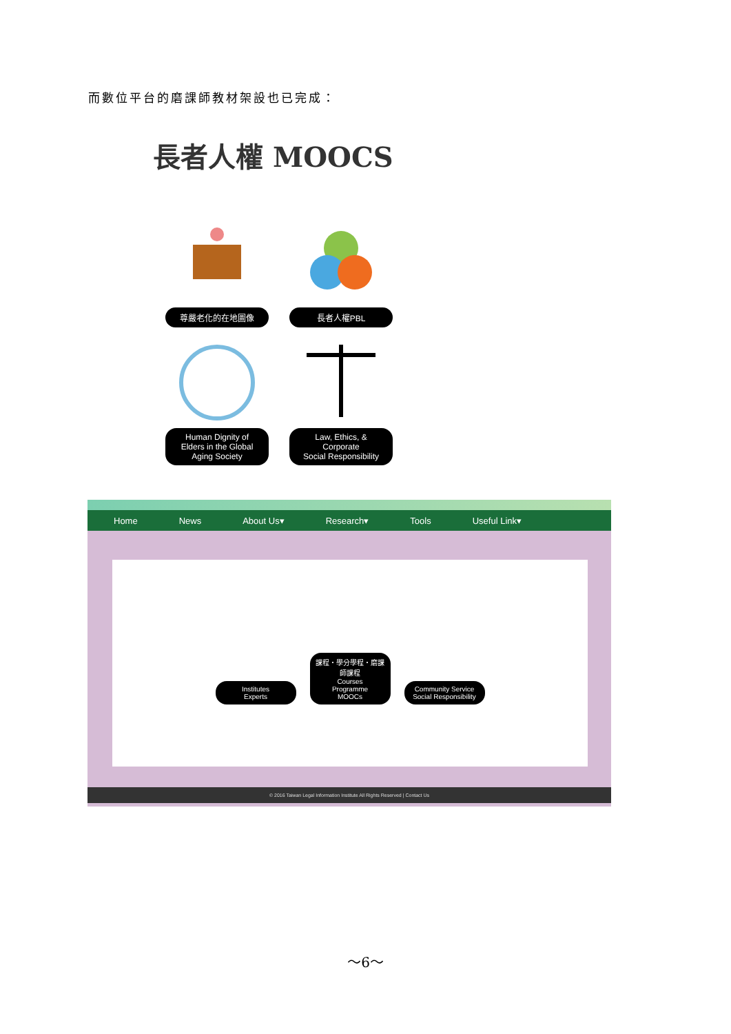而數位平台的磨課師教材架設也已完成：
長者人權 MOOCS
尊嚴老化的在地圖像
長者人權PBL
Human Dignity of
Elders in the Global
Aging Society
Law, Ethics, &
Corporate
Social Responsibility
Home News About Us▾ Research▾ Tools Useful Link▾
Institutes
Experts
課程・學分學程・磨課師課程
Courses
Programme
MOOCs
Community Service
Social Responsibility
© 2016 Taiwan Legal Information Institute All Rights Reserved | Contact Us
～6～